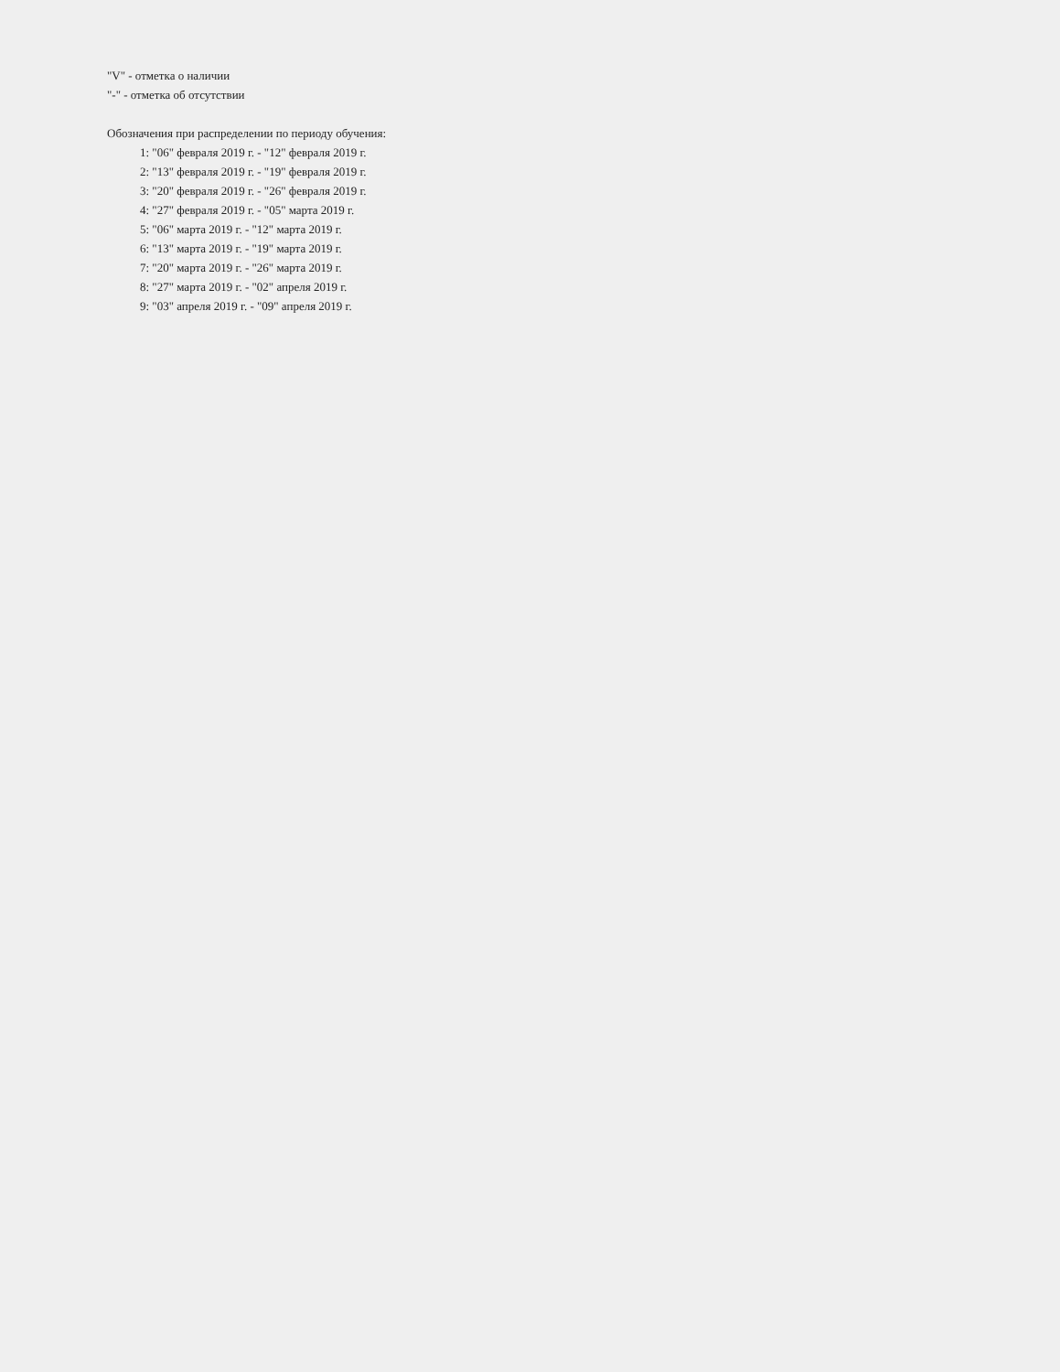"V" - отметка о наличии
"-" - отметка об отсутствии
Обозначения при распределении по периоду обучения:
1: "06" февраля 2019 г. - "12" февраля 2019 г.
2: "13" февраля 2019 г. - "19" февраля 2019 г.
3: "20" февраля 2019 г. - "26" февраля 2019 г.
4: "27" февраля 2019 г. - "05" марта 2019 г.
5: "06" марта 2019 г. - "12" марта 2019 г.
6: "13" марта 2019 г. - "19" марта 2019 г.
7: "20" марта 2019 г. - "26" марта 2019 г.
8: "27" марта 2019 г. - "02" апреля 2019 г.
9: "03" апреля 2019 г. - "09" апреля 2019 г.